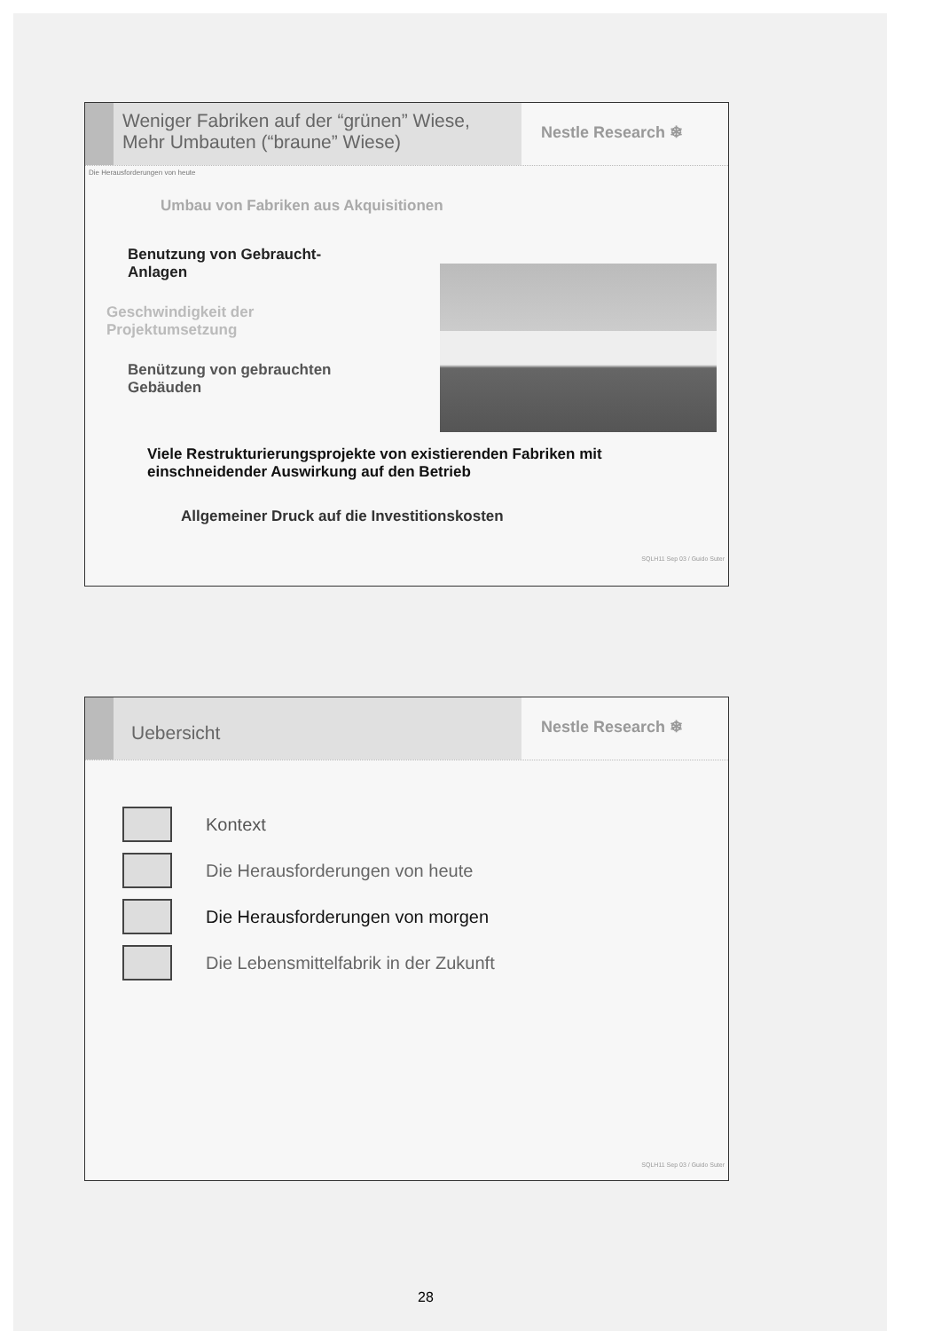Weniger Fabriken auf der “grünen” Wiese,
Mehr Umbauten (“braune” Wiese)
Nestle Research ❄
Die Herausforderungen von heute
Umbau von Fabriken aus Akquisitionen
Benutzung von Gebraucht-
Anlagen
Geschwindigkeit der
Projektumsetzung
Benützung von gebrauchten
Gebäuden
Viele Restrukturierungsprojekte von existierenden Fabriken mit
einschneidender Auswirkung auf den Betrieb
Allgemeiner Druck auf die Investitionskosten
SQLH11 Sep 03 / Guido Suter
Uebersicht
Nestle Research ❄
Kontext
Die Herausforderungen von heute
Die Herausforderungen von morgen
Die Lebensmittelfabrik in der Zukunft
SQLH11 Sep 03 / Guido Suter
28